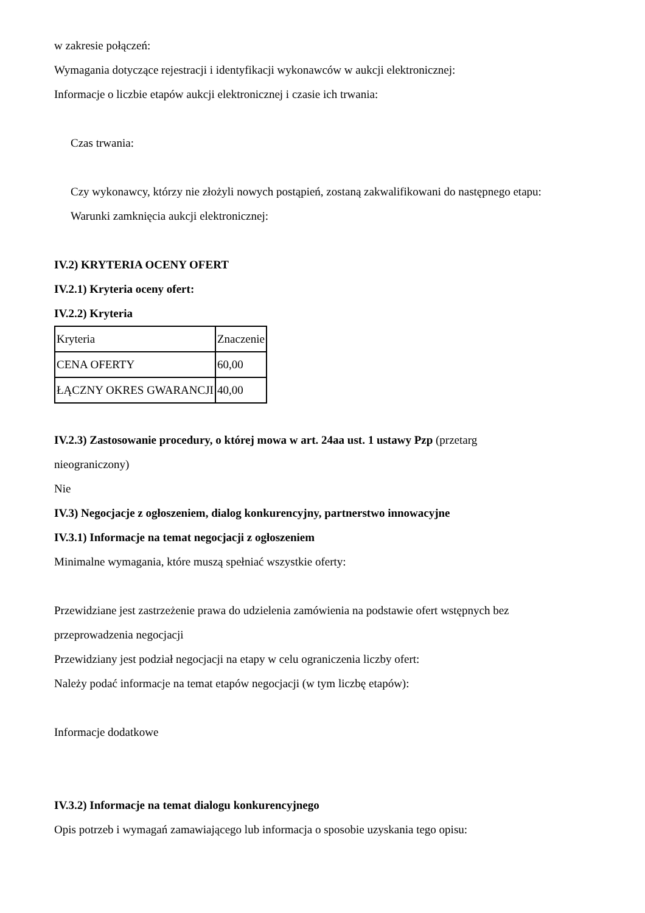w zakresie połączeń:
Wymagania dotyczące rejestracji i identyfikacji wykonawców w aukcji elektronicznej:
Informacje o liczbie etapów aukcji elektronicznej i czasie ich trwania:
Czas trwania:
Czy wykonawcy, którzy nie złożyli nowych postąpień, zostaną zakwalifikowani do następnego etapu:
Warunki zamknięcia aukcji elektronicznej:
IV.2) KRYTERIA OCENY OFERT
IV.2.1) Kryteria oceny ofert:
IV.2.2) Kryteria
| Kryteria | Znaczenie |
| CENA OFERTY | 60,00 |
| ŁĄCZNY OKRES GWARANCJI | 40,00 |
IV.2.3) Zastosowanie procedury, o której mowa w art. 24aa ust. 1 ustawy Pzp (przetarg
nieograniczony)
Nie
IV.3) Negocjacje z ogłoszeniem, dialog konkurencyjny, partnerstwo innowacyjne
IV.3.1) Informacje na temat negocjacji z ogłoszeniem
Minimalne wymagania, które muszą spełniać wszystkie oferty:
Przewidziane jest zastrzeżenie prawa do udzielenia zamówienia na podstawie ofert wstępnych bez
przeprowadzenia negocjacji
Przewidziany jest podział negocjacji na etapy w celu ograniczenia liczby ofert:
Należy podać informacje na temat etapów negocjacji (w tym liczbę etapów):
Informacje dodatkowe
IV.3.2) Informacje na temat dialogu konkurencyjnego
Opis potrzeb i wymagań zamawiającego lub informacja o sposobie uzyskania tego opisu: